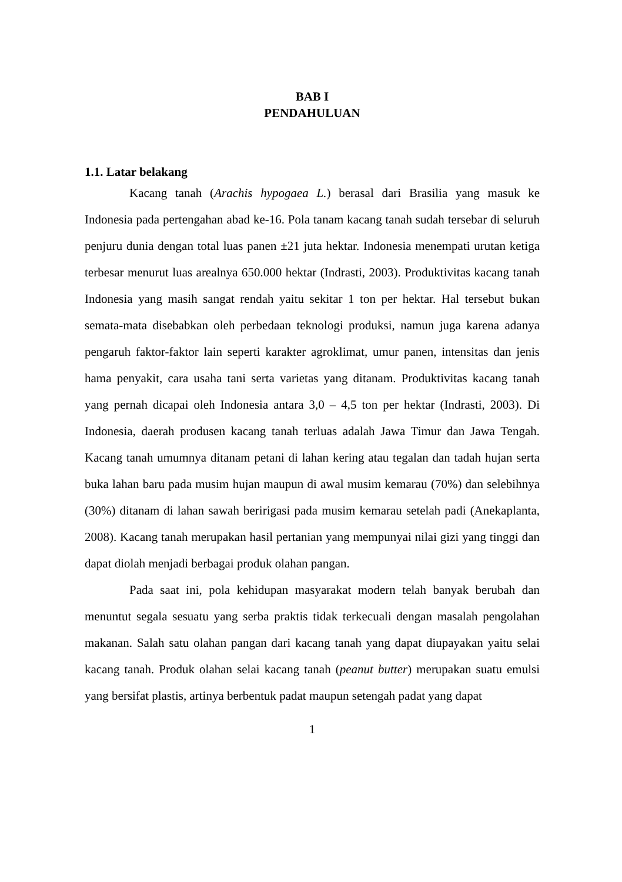BAB I
PENDAHULUAN
1.1. Latar belakang
Kacang tanah (Arachis hypogaea L.) berasal dari Brasilia yang masuk ke Indonesia pada pertengahan abad ke-16. Pola tanam kacang tanah sudah tersebar di seluruh penjuru dunia dengan total luas panen ±21 juta hektar. Indonesia menempati urutan ketiga terbesar menurut luas arealnya 650.000 hektar (Indrasti, 2003). Produktivitas kacang tanah Indonesia yang masih sangat rendah yaitu sekitar 1 ton per hektar. Hal tersebut bukan semata-mata disebabkan oleh perbedaan teknologi produksi, namun juga karena adanya pengaruh faktor-faktor lain seperti karakter agroklimat, umur panen, intensitas dan jenis hama penyakit, cara usaha tani serta varietas yang ditanam. Produktivitas kacang tanah yang pernah dicapai oleh Indonesia antara 3,0 – 4,5 ton per hektar (Indrasti, 2003). Di Indonesia, daerah produsen kacang tanah terluas adalah Jawa Timur dan Jawa Tengah. Kacang tanah umumnya ditanam petani di lahan kering atau tegalan dan tadah hujan serta buka lahan baru pada musim hujan maupun di awal musim kemarau (70%) dan selebihnya (30%) ditanam di lahan sawah beririgasi pada musim kemarau setelah padi (Anekaplanta, 2008). Kacang tanah merupakan hasil pertanian yang mempunyai nilai gizi yang tinggi dan dapat diolah menjadi berbagai produk olahan pangan.
Pada saat ini, pola kehidupan masyarakat modern telah banyak berubah dan menuntut segala sesuatu yang serba praktis tidak terkecuali dengan masalah pengolahan makanan. Salah satu olahan pangan dari kacang tanah yang dapat diupayakan yaitu selai kacang tanah. Produk olahan selai kacang tanah (peanut butter) merupakan suatu emulsi yang bersifat plastis, artinya berbentuk padat maupun setengah padat yang dapat
1